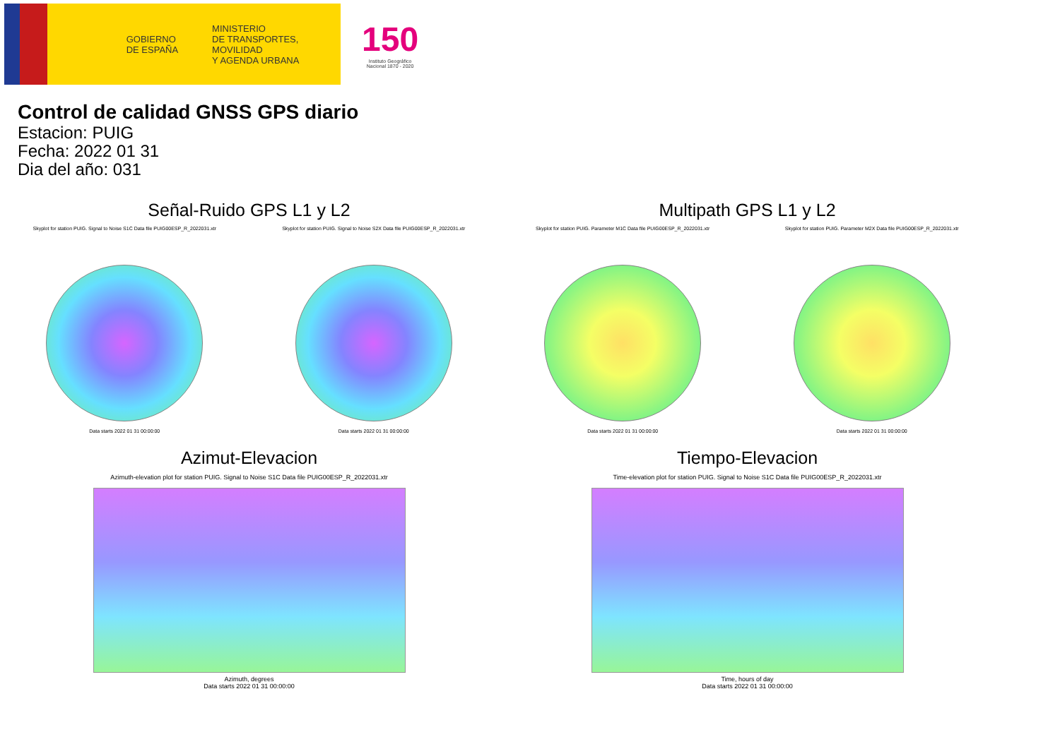GOBIERNO
DE ESPAÑA
MINISTERIO
DE TRANSPORTES, MOVILIDAD
Y AGENDA URBANA
150
Instituto Geográfico
Nacional 1870 - 2020
Control de calidad GNSS GPS diario
Estacion: PUIG
Fecha: 2022 01 31
Dia del año: 031
Señal-Ruido GPS L1 y L2
Skyplot for station PUIG. Signal to Noise S1C Data file PUIG00ESP_R_2022031.xtr
Data starts 2022 01 31 00:00:00
Skyplot for station PUIG. Signal to Noise S2X Data file PUIG00ESP_R_2022031.xtr
Data starts 2022 01 31 00:00:00
Multipath GPS L1 y L2
Skyplot for station PUIG. Parameter M1C Data file PUIG00ESP_R_2022031.xtr
Data starts 2022 01 31 00:00:00
Skyplot for station PUIG. Parameter M2X Data file PUIG00ESP_R_2022031.xtr
Data starts 2022 01 31 00:00:00
Azimut-Elevacion
Azimuth-elevation plot for station PUIG. Signal to Noise S1C Data file PUIG00ESP_R_2022031.xtr
Azimuth, degrees
Data starts 2022 01 31 00:00:00
Tiempo-Elevacion
Time-elevation plot for station PUIG. Signal to Noise S1C Data file PUIG00ESP_R_2022031.xtr
Time, hours of day
Data starts 2022 01 31 00:00:00